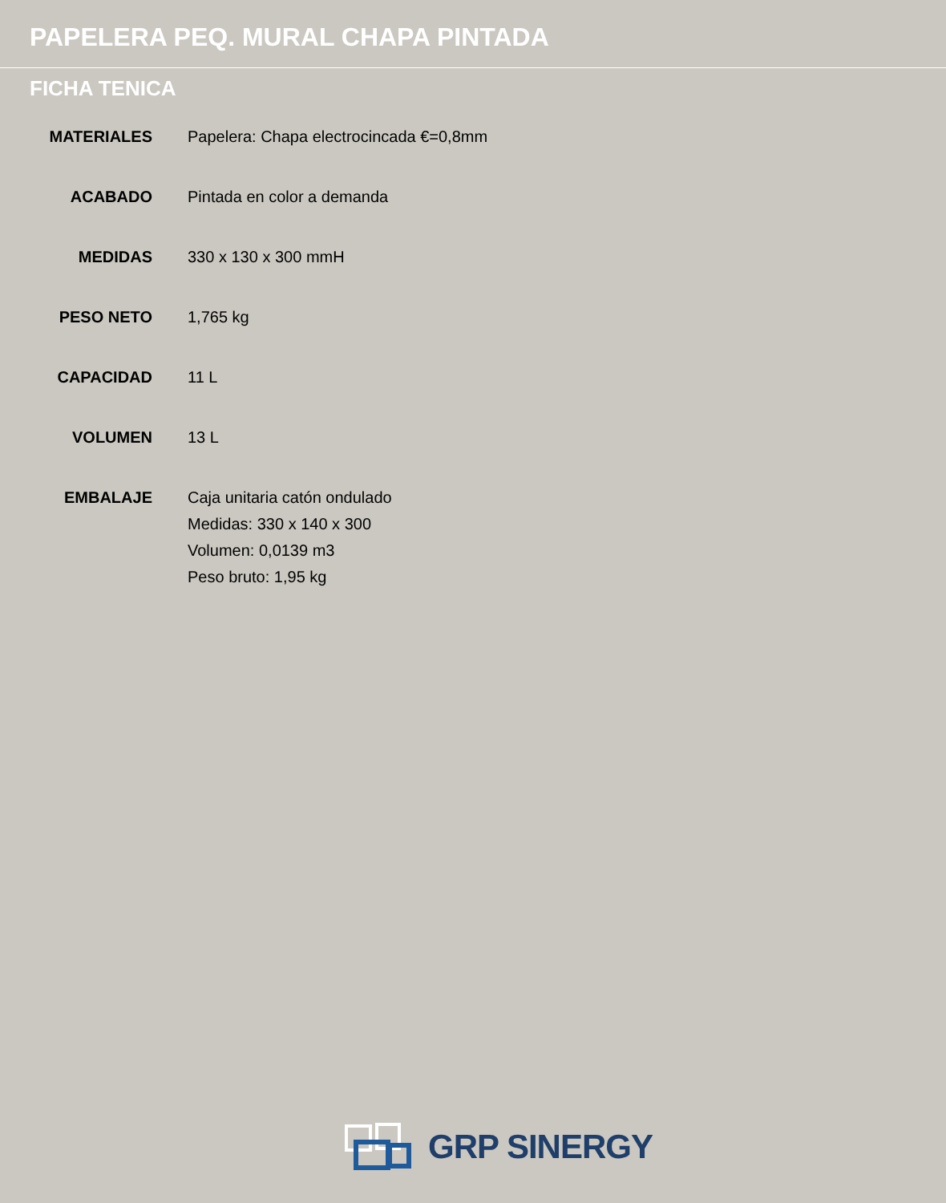PAPELERA PEQ. MURAL CHAPA PINTADA
FICHA TENICA
| MATERIALES | Papelera: Chapa electrocincada €=0,8mm |
| ACABADO | Pintada en color a demanda |
| MEDIDAS | 330 x 130 x 300 mmH |
| PESO NETO | 1,765 kg |
| CAPACIDAD | 11 L |
| VOLUMEN | 13 L |
| EMBALAJE | Caja unitaria catón ondulado Medidas: 330 x 140 x 300 Volumen: 0,0139 m3 Peso bruto: 1,95 kg |
GRP SINERGY